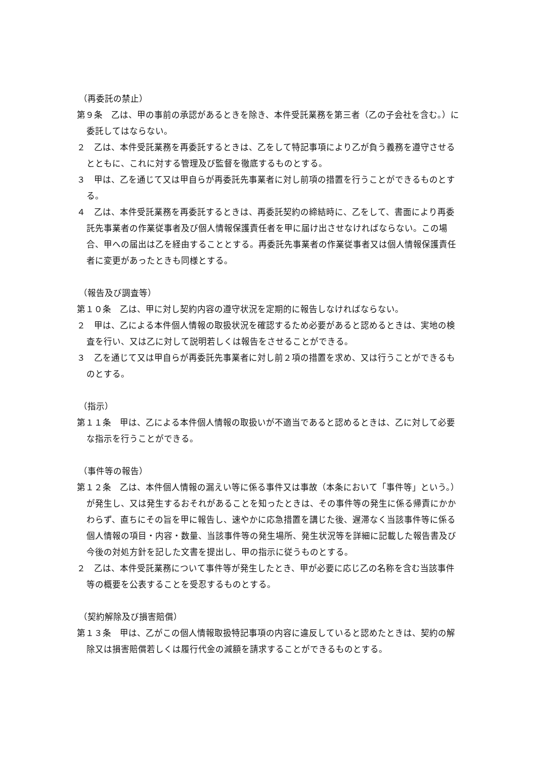（再委託の禁止）
第９条　乙は、甲の事前の承認があるときを除き、本件受託業務を第三者（乙の子会社を含む。）に委託してはならない。
２　乙は、本件受託業務を再委託するときは、乙をして特記事項により乙が負う義務を遵守させるとともに、これに対する管理及び監督を徹底するものとする。
３　甲は、乙を通じて又は甲自らが再委託先事業者に対し前項の措置を行うことができるものとする。
４　乙は、本件受託業務を再委託するときは、再委託契約の締結時に、乙をして、書面により再委託先事業者の作業従事者及び個人情報保護責任者を甲に届け出させなければならない。この場合、甲への届出は乙を経由することとする。再委託先事業者の作業従事者又は個人情報保護責任者に変更があったときも同様とする。
（報告及び調査等）
第１０条　乙は、甲に対し契約内容の遵守状況を定期的に報告しなければならない。
２　甲は、乙による本件個人情報の取扱状況を確認するため必要があると認めるときは、実地の検査を行い、又は乙に対して説明若しくは報告をさせることができる。
３　乙を通じて又は甲自らが再委託先事業者に対し前２項の措置を求め、又は行うことができるものとする。
（指示）
第１１条　甲は、乙による本件個人情報の取扱いが不適当であると認めるときは、乙に対して必要な指示を行うことができる。
（事件等の報告）
第１２条　乙は、本件個人情報の漏えい等に係る事件又は事故（本条において「事件等」という。）が発生し、又は発生するおそれがあることを知ったときは、その事件等の発生に係る帰責にかかわらず、直ちにその旨を甲に報告し、速やかに応急措置を講じた後、遅滞なく当該事件等に係る個人情報の項目・内容・数量、当該事件等の発生場所、発生状況等を詳細に記載した報告書及び今後の対処方針を記した文書を提出し、甲の指示に従うものとする。
２　乙は、本件受託業務について事件等が発生したとき、甲が必要に応じ乙の名称を含む当該事件等の概要を公表することを受忍するものとする。
（契約解除及び損害賠償）
第１３条　甲は、乙がこの個人情報取扱特記事項の内容に違反していると認めたときは、契約の解除又は損害賠償若しくは履行代金の減額を請求することができるものとする。